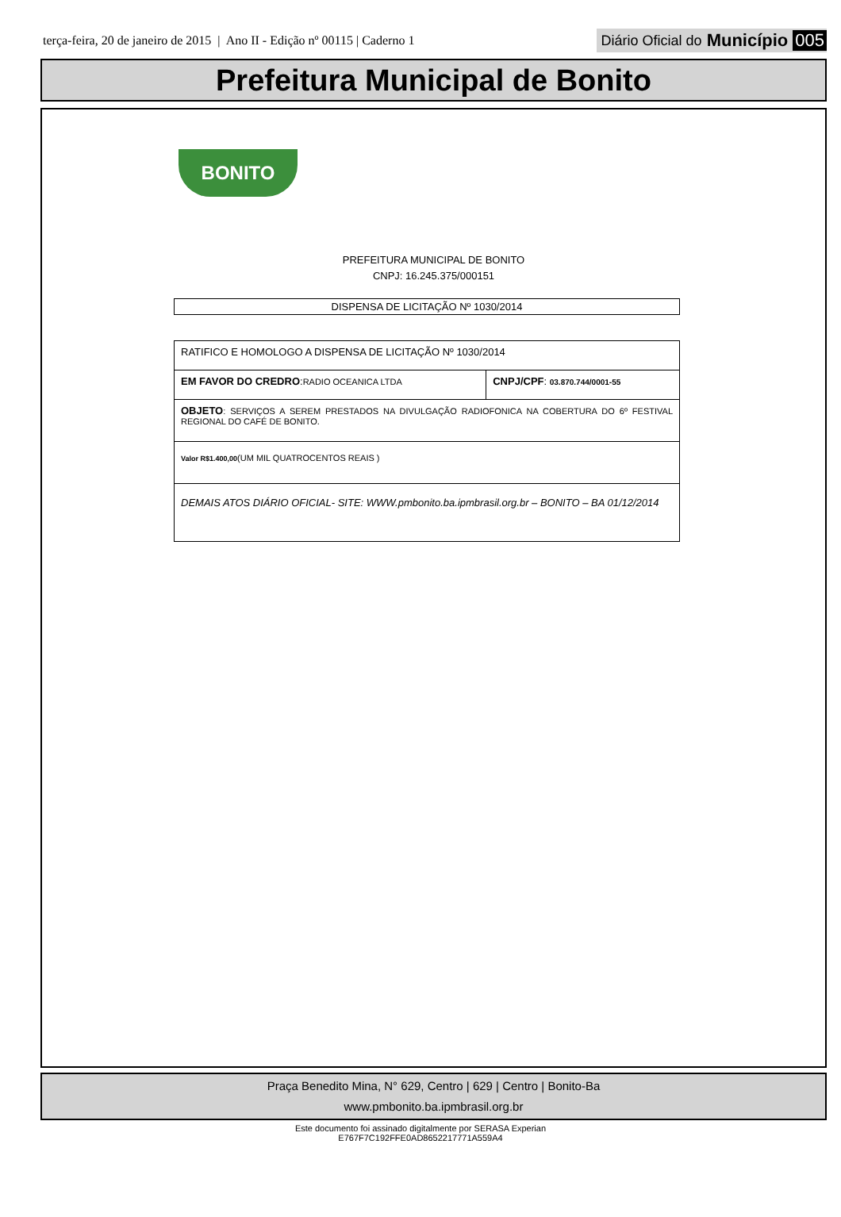terça-feira, 20 de janeiro de 2015 | Ano II - Edição nº 00115 | Caderno 1
Diário Oficial do Município 005
Prefeitura Municipal de Bonito
BONITO
PREFEITURA MUNICIPAL DE BONITO
CNPJ: 16.245.375/000151
DISPENSA DE LICITAÇÃO Nº 1030/2014
| RATIFICO E HOMOLOGO A DISPENSA DE LICITAÇÃO Nº 1030/2014 | |
| EM FAVOR DO CREDRO : RADIO OCEANICA LTDA | CNPJ/CPF : 03.870.744/0001-55 |
| OBJETO : SERVIÇOS A SEREM PRESTADOS NA DIVULGAÇÃO RADIOFONICA NA COBERTURA DO 6º FESTIVAL REGIONAL DO CAFÉ DE BONITO. | |
| Valor R$1.400,00 (UM MIL QUATROCENTOS REAIS ) | |
| DEMAIS ATOS DIÁRIO OFICIAL- SITE: WWW.pmbonito.ba.ipmbrasil.org.br – BONITO – BA 01/12/2014 | |
Praça Benedito Mina, N° 629, Centro | 629 | Centro | Bonito-Ba
www.pmbonito.ba.ipmbrasil.org.br
Este documento foi assinado digitalmente por SERASA Experian
E767F7C192FFE0AD8652217771A559A4